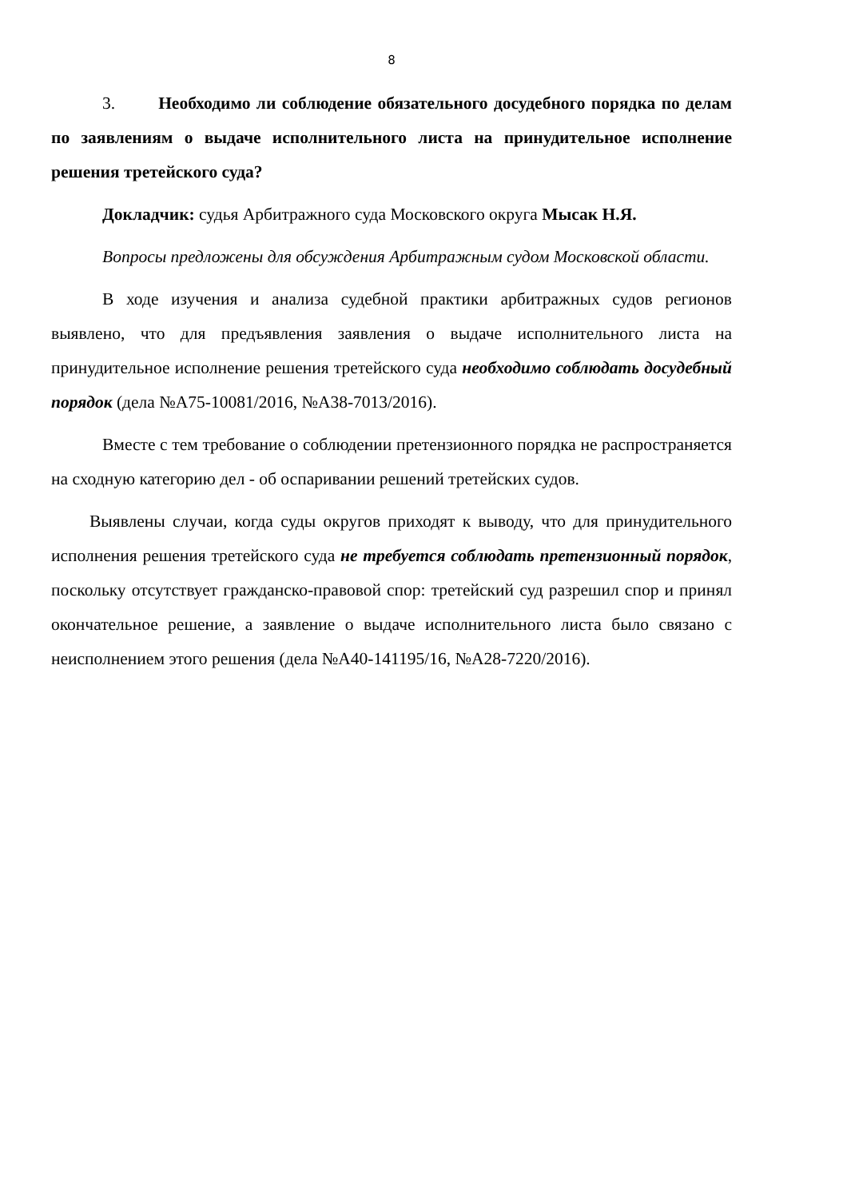8
3. Необходимо ли соблюдение обязательного досудебного порядка по делам по заявлениям о выдаче исполнительного листа на принудительное исполнение решения третейского суда?
Докладчик: судья Арбитражного суда Московского округа Мысак Н.Я.
Вопросы предложены для обсуждения Арбитражным судом Московской области.
В ходе изучения и анализа судебной практики арбитражных судов регионов выявлено, что для предъявления заявления о выдаче исполнительного листа на принудительное исполнение решения третейского суда необходимо соблюдать досудебный порядок (дела №А75-10081/2016, №А38-7013/2016).
Вместе с тем требование о соблюдении претензионного порядка не распространяется на сходную категорию дел - об оспаривании решений третейских судов.
Выявлены случаи, когда суды округов приходят к выводу, что для принудительного исполнения решения третейского суда не требуется соблюдать претензионный порядок, поскольку отсутствует гражданско-правовой спор: третейский суд разрешил спор и принял окончательное решение, а заявление о выдаче исполнительного листа было связано с неисполнением этого решения (дела №А40-141195/16, №А28-7220/2016).